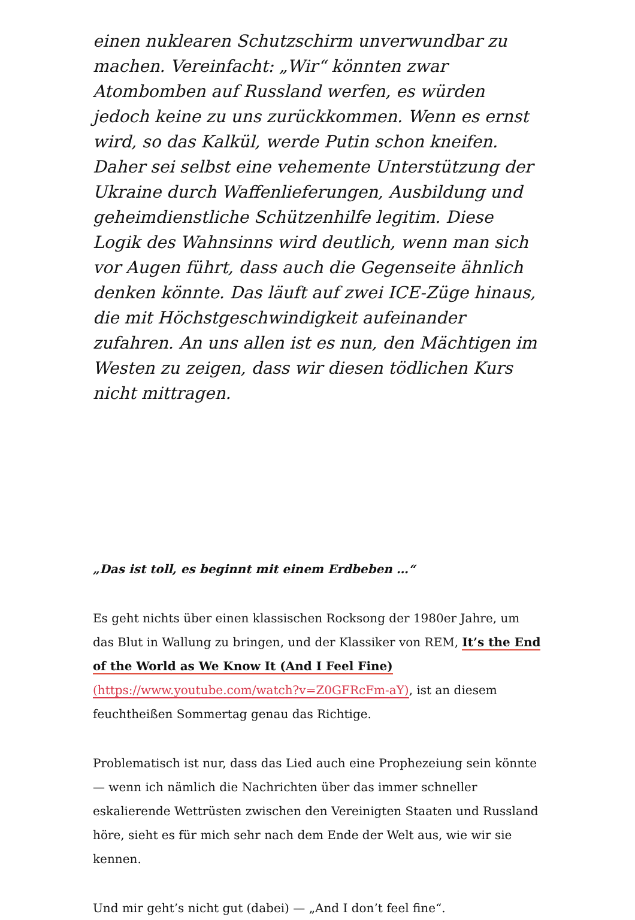einen nuklearen Schutzschirm unverwundbar zu machen. Vereinfacht: „Wir“ könnten zwar Atombomben auf Russland werfen, es würden jedoch keine zu uns zurückkommen. Wenn es ernst wird, so das Kalkül, werde Putin schon kneifen. Daher sei selbst eine vehemente Unterstützung der Ukraine durch Waffenlieferungen, Ausbildung und geheimdienstliche Schützenhilfe legitim. Diese Logik des Wahnsinns wird deutlich, wenn man sich vor Augen führt, dass auch die Gegenseite ähnlich denken könnte. Das läuft auf zwei ICE-Züge hinaus, die mit Höchstgeschwindigkeit aufeinander zufahren. An uns allen ist es nun, den Mächtigen im Westen zu zeigen, dass wir diesen tödlichen Kurs nicht mittragen.
„Das ist toll, es beginnt mit einem Erdbeben …“
Es geht nichts über einen klassischen Rocksong der 1980er Jahre, um das Blut in Wallung zu bringen, und der Klassiker von REM, It’s the End of the World as We Know It (And I Feel Fine) (https://www.youtube.com/watch?v=Z0GFRcFm-aY), ist an diesem feuchtheißen Sommertag genau das Richtige.
Problematisch ist nur, dass das Lied auch eine Prophezeiung sein könnte — wenn ich nämlich die Nachrichten über das immer schneller eskalierende Wettrüsten zwischen den Vereinigten Staaten und Russland höre, sieht es für mich sehr nach dem Ende der Welt aus, wie wir sie kennen.
Und mir geht’s nicht gut (dabei) — „And I don’t feel fine“.